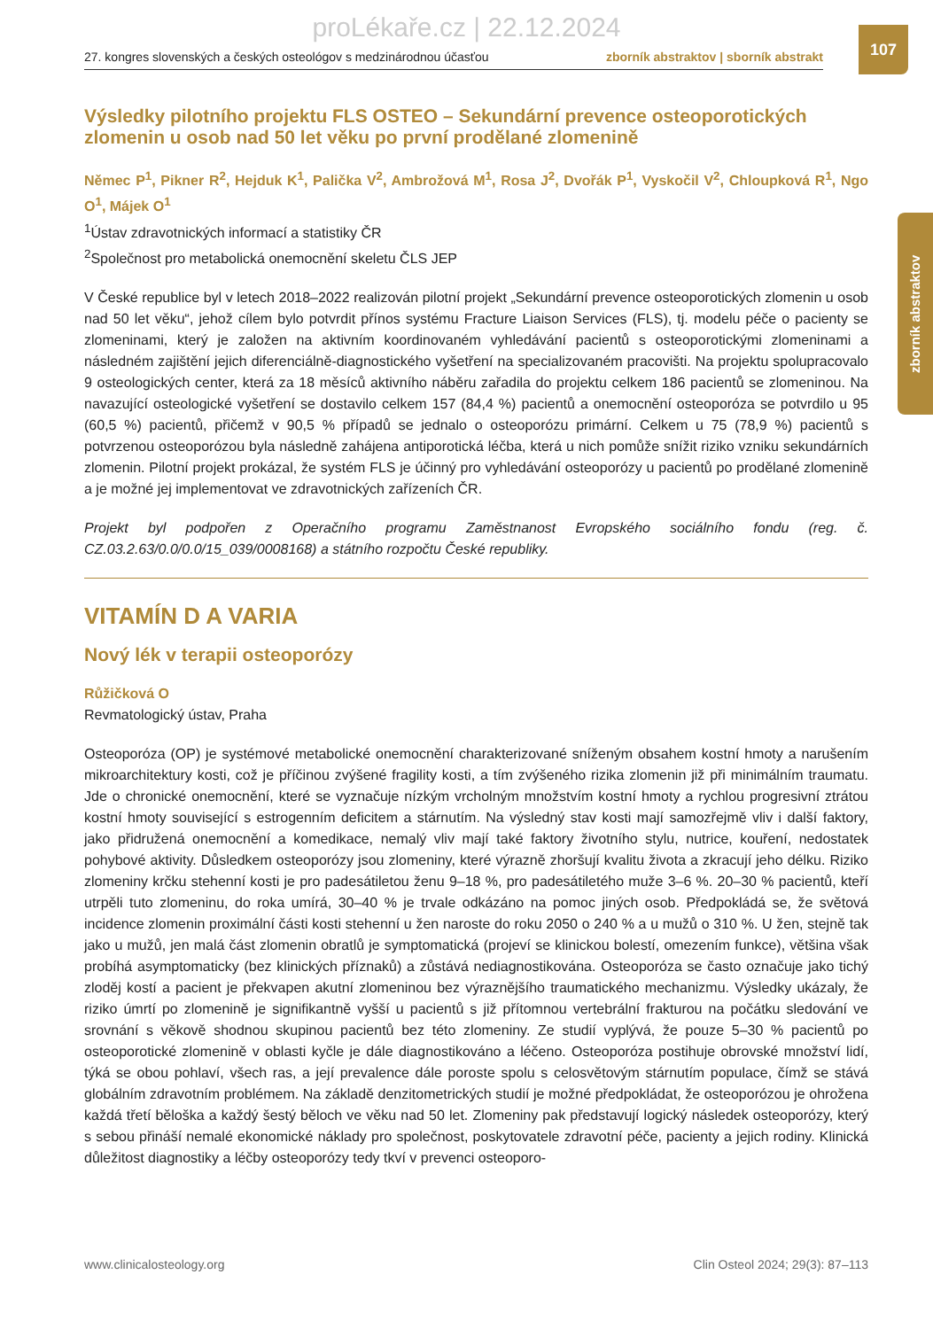proLékaře.cz | 22.12.2024
107
27. kongres slovenských a českých osteológov s medzinárodnou účasťou zborník abstraktov | sborník abstrakt
zborník abstraktov
Výsledky pilotního projektu FLS OSTEO – Sekundární prevence osteoporotických zlomenin u osob nad 50 let věku po první prodělané zlomenině
Němec P<sup>1</sup>, Pikner R<sup>2</sup>, Hejduk K<sup>1</sup>, Palička V<sup>2</sup>, Ambrožová M<sup>1</sup>, Rosa J<sup>2</sup>, Dvořák P<sup>1</sup>, Vyskočil V<sup>2</sup>, Chloupková R<sup>1</sup>, Ngo O<sup>1</sup>, Májek O<sup>1</sup>
<sup>1</sup> Ústav zdravotnických informací a statistiky ČR
<sup>2</sup> Společnost pro metabolická onemocnění skeletu ČLS JEP
V České republice byl v letech 2018–2022 realizován pilotní projekt „Sekundární prevence osteoporotických zlomenin u osob nad 50 let věku“, jehož cílem bylo potvrdit přínos systému Fracture Liaison Services (FLS), tj. modelu péče o pacienty se zlomeninami, který je založen na aktivním koordinovaném vyhledávání pacientů s osteoporotickými zlomeninami a následném zajištění jejich diferenciálně-diagnostického vyšetření na specializovaném pracovišti. Na projektu spolupracovalo 9 osteologických center, která za 18 měsíců aktivního náběru zařadila do projektu celkem 186 pacientů se zlomeninou. Na navazující osteologické vyšetření se dostavilo celkem 157 (84,4 %) pacientů a onemocnění osteoporóza se potvrdilo u 95 (60,5 %) pacientů, přičemž v 90,5 % případů se jednalo o osteoporózu primární. Celkem u 75 (78,9 %) pacientů s potvrzenou osteoporózou byla následně zahájena antiporotická léčba, která u nich pomůže snížit riziko vzniku sekundárních zlomenin. Pilotní projekt prokázal, že systém FLS je účinný pro vyhledávání osteoporózy u pacientů po prodělané zlomenině a je možné jej implementovat ve zdravotnických zařízeních ČR.
Projekt byl podpořen z Operačního programu Zaměstnanost Evropského sociálního fondu (reg. č. CZ.03.2.63/0.0/0.0/15_039/0008168) a státního rozpočtu České republiky.
VITAMÍN D A VARIA
Nový lék v terapii osteoporózy
Růžičková O
Revmatologický ústav, Praha
Osteoporóza (OP) je systémové metabolické onemocnění charakterizované sníženým obsahem kostní hmoty a narušením mikroarchitektury kosti, což je příčinou zvýšené fragility kosti, a tím zvýšeného rizika zlomenin již při minimálním traumatu. Jde o chronické onemocnění, které se vyznačuje nízkým vrcholným množstvím kostní hmoty a rychlou progresivní ztrátou kostní hmoty související s estrogenním deficitem a stárnutím. Na výsledný stav kosti mají samozřejmě vliv i další faktory, jako přidružená onemocnění a komedikace, nemalý vliv mají také faktory životního stylu, nutrice, kouření, nedostatek pohybové aktivity. Důsledkem osteoporózy jsou zlomeniny, které výrazně zhoršují kvalitu života a zkracují jeho délku. Riziko zlomeniny krčku stehenní kosti je pro padesátiletou ženu 9–18 %, pro padesátiletého muže 3–6 %. 20–30 % pacientů, kteří utrpěli tuto zlomeninu, do roka umírá, 30–40 % je trvale odkázáno na pomoc jiných osob. Předpokládá se, že světová incidence zlomenin proximální části kosti stehenní u žen naroste do roku 2050 o 240 % a u mužů o 310 %. U žen, stejně tak jako u mužů, jen malá část zlomenin obratlů je symptomatická (projeví se klinickou bolestí, omezením funkce), většina však probíhá asymptomaticky (bez klinických příznaků) a zůstává nediagnostikována. Osteoporóza se často označuje jako tichý zloděj kostí a pacient je překvapen akutní zlomeninou bez výraznějšího traumatického mechanizmu. Výsledky ukázaly, že riziko úmrtí po zlomenině je signifikantně vyšší u pacientů s již přítomnou vertebrální frakturou na počátku sledování ve srovnání s věkově shodnou skupinou pacientů bez této zlomeniny. Ze studií vyplývá, že pouze 5–30 % pacientů po osteoporotické zlomenině v oblasti kyčle je dále diagnostikováno a léčeno. Osteoporóza postihuje obrovské množství lidí, týká se obou pohlaví, všech ras, a její prevalence dále poroste spolu s celosvětovým stárnutím populace, čímž se stává globálním zdravotním problémem. Na základě denzitometrických studií je možné předpokládat, že osteoporózou je ohrožena každá třetí běloška a každý šestý běloch ve věku nad 50 let. Zlomeniny pak představují logický následek osteoporózy, který s sebou přináší nemalé ekonomické náklady pro společnost, poskytovatele zdravotní péče, pacienty a jejich rodiny. Klinická důležitost diagnostiky a léčby osteoporózy tedy tkví v prevenci osteoporo-
www.clinicalosteology.org Clin Osteol 2024; 29(3): 87–113